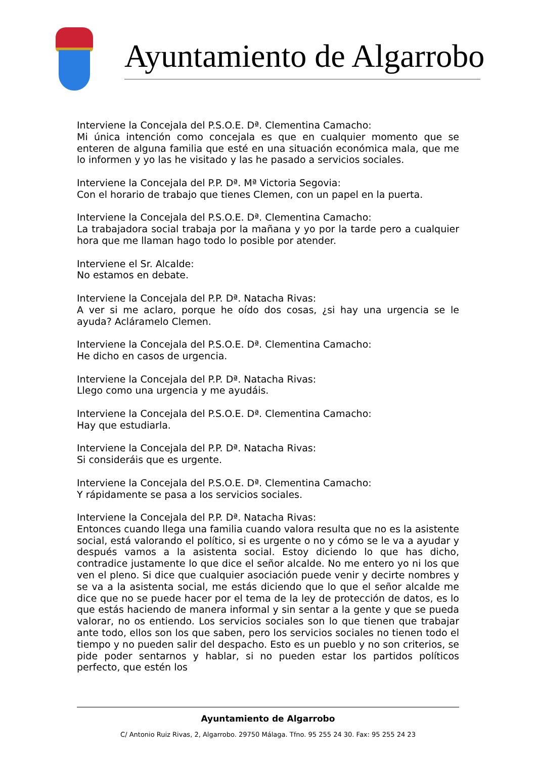Ayuntamiento de Algarrobo
Interviene la Concejala del P.S.O.E. Dª. Clementina Camacho:
Mi única intención como concejala es que en cualquier momento que se enteren de alguna familia que esté en una situación económica mala, que me lo informen y yo las he visitado y las he pasado a servicios sociales.
Interviene la Concejala del P.P. Dª. Mª Victoria Segovia:
Con el horario de trabajo que tienes Clemen, con un papel en la puerta.
Interviene la Concejala del P.S.O.E. Dª. Clementina Camacho:
La trabajadora social trabaja por la mañana y yo por la tarde pero a cualquier hora que me llaman hago todo lo posible por atender.
Interviene el Sr. Alcalde:
No estamos en debate.
Interviene la Concejala del P.P. Dª. Natacha Rivas:
A ver si me aclaro, porque he oído dos cosas, ¿si hay una urgencia se le ayuda? Acláramelo Clemen.
Interviene la Concejala del P.S.O.E. Dª. Clementina Camacho:
He dicho en casos de urgencia.
Interviene la Concejala del P.P. Dª. Natacha Rivas:
Llego como una urgencia y me ayudáis.
Interviene la Concejala del P.S.O.E. Dª. Clementina Camacho:
Hay que estudiarla.
Interviene la Concejala del P.P. Dª. Natacha Rivas:
Si consideráis que es urgente.
Interviene la Concejala del P.S.O.E. Dª. Clementina Camacho:
Y rápidamente se pasa a los servicios sociales.
Interviene la Concejala del P.P. Dª. Natacha Rivas:
Entonces cuando llega una familia cuando valora resulta que no es la asistente social, está valorando el político, si es urgente o no y cómo se le va a ayudar y después vamos a la asistenta social. Estoy diciendo lo que has dicho, contradice justamente lo que dice el señor alcalde. No me entero yo ni los que ven el pleno. Si dice que cualquier asociación puede venir y decirte nombres y se va a la asistenta social, me estás diciendo que lo que el señor alcalde me dice que no se puede hacer por el tema de la ley de protección de datos, es lo que estás haciendo de manera informal y sin sentar a la gente y que se pueda valorar, no os entiendo. Los servicios sociales son lo que tienen que trabajar ante todo, ellos son los que saben, pero los servicios sociales no tienen todo el tiempo y no pueden salir del despacho. Esto es un pueblo y no son criterios, se pide poder sentarnos y hablar, si no pueden estar los partidos políticos perfecto, que estén los
Ayuntamiento de Algarrobo
C/ Antonio Ruiz Rivas, 2, Algarrobo. 29750 Málaga. Tfno. 95 255 24 30. Fax: 95 255 24 23